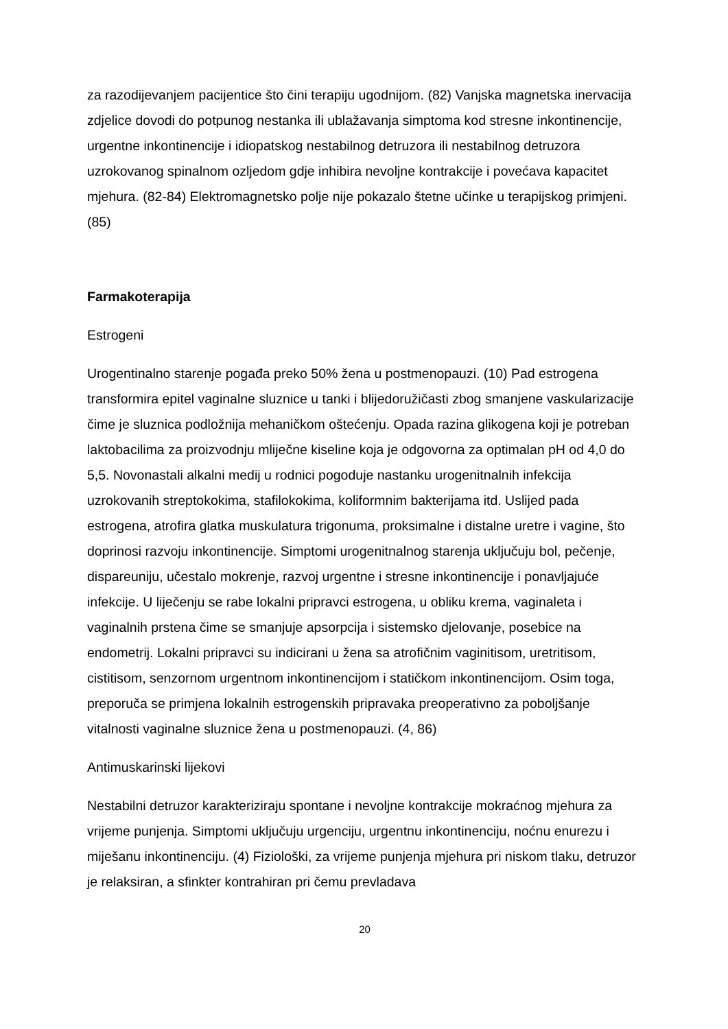za razodijevanjem pacijentice što čini terapiju ugodnijom. (82) Vanjska magnetska inervacija zdjelice dovodi do potpunog nestanka ili ublažavanja simptoma kod stresne inkontinencije, urgentne inkontinencije i idiopatskog nestabilnog detruzora ili nestabilnog detruzora uzrokovanog spinalnom ozljedom gdje inhibira nevoljne kontrakcije i povećava kapacitet mjehura. (82-84) Elektromagnetsko polje nije pokazalo štetne učinke u terapijskog primjeni. (85)
Farmakoterapija
Estrogeni
Urogentinalno starenje pogađa preko 50% žena u postmenopauzi. (10) Pad estrogena transformira epitel vaginalne sluznice u tanki i blijedoružičasti zbog smanjene vaskularizacije čime je sluznica podložnija mehaničkom oštećenju. Opada razina glikogena koji je potreban laktobacilima za proizvodnju mliječne kiseline koja je odgovorna za optimalan pH od 4,0 do 5,5. Novonastali alkalni medij u rodnici pogoduje nastanku urogenitnalnih infekcija uzrokovanih streptokokima, stafilokokima, koliformnim bakterijama itd. Uslijed pada estrogena, atrofira glatka muskulatura trigonuma, proksimalne i distalne uretre i vagine, što doprinosi razvoju inkontinencije. Simptomi urogenitnalnog starenja uključuju bol, pečenje, dispareuniju, učestalo mokrenje, razvoj urgentne i stresne inkontinencije i ponavljajuće infekcije. U liječenju se rabe lokalni pripravci estrogena, u obliku krema, vaginaleta i vaginalnih prstena čime se smanjuje apsorpcija i sistemsko djelovanje, posebice na endometrij. Lokalni pripravci su indicirani u žena sa atrofičnim vaginitisom, uretritisom, cistitisom, senzornom urgentnom inkontinencijom i statičkom inkontinencijom. Osim toga, preporuča se primjena lokalnih estrogenskih pripravaka preoperativno za poboljšanje vitalnosti vaginalne sluznice žena u postmenopauzi. (4, 86)
Antimuskarinski lijekovi
Nestabilni detruzor karakteriziraju spontane i nevoljne kontrakcije mokraćnog mjehura za vrijeme punjenja. Simptomi uključuju urgenciju, urgentnu inkontinenciju, noćnu enurezu i miješanu inkontinenciju. (4) Fiziološki, za vrijeme punjenja mjehura pri niskom tlaku, detruzor je relaksiran, a sfinkter kontrahiran pri čemu prevladava
20